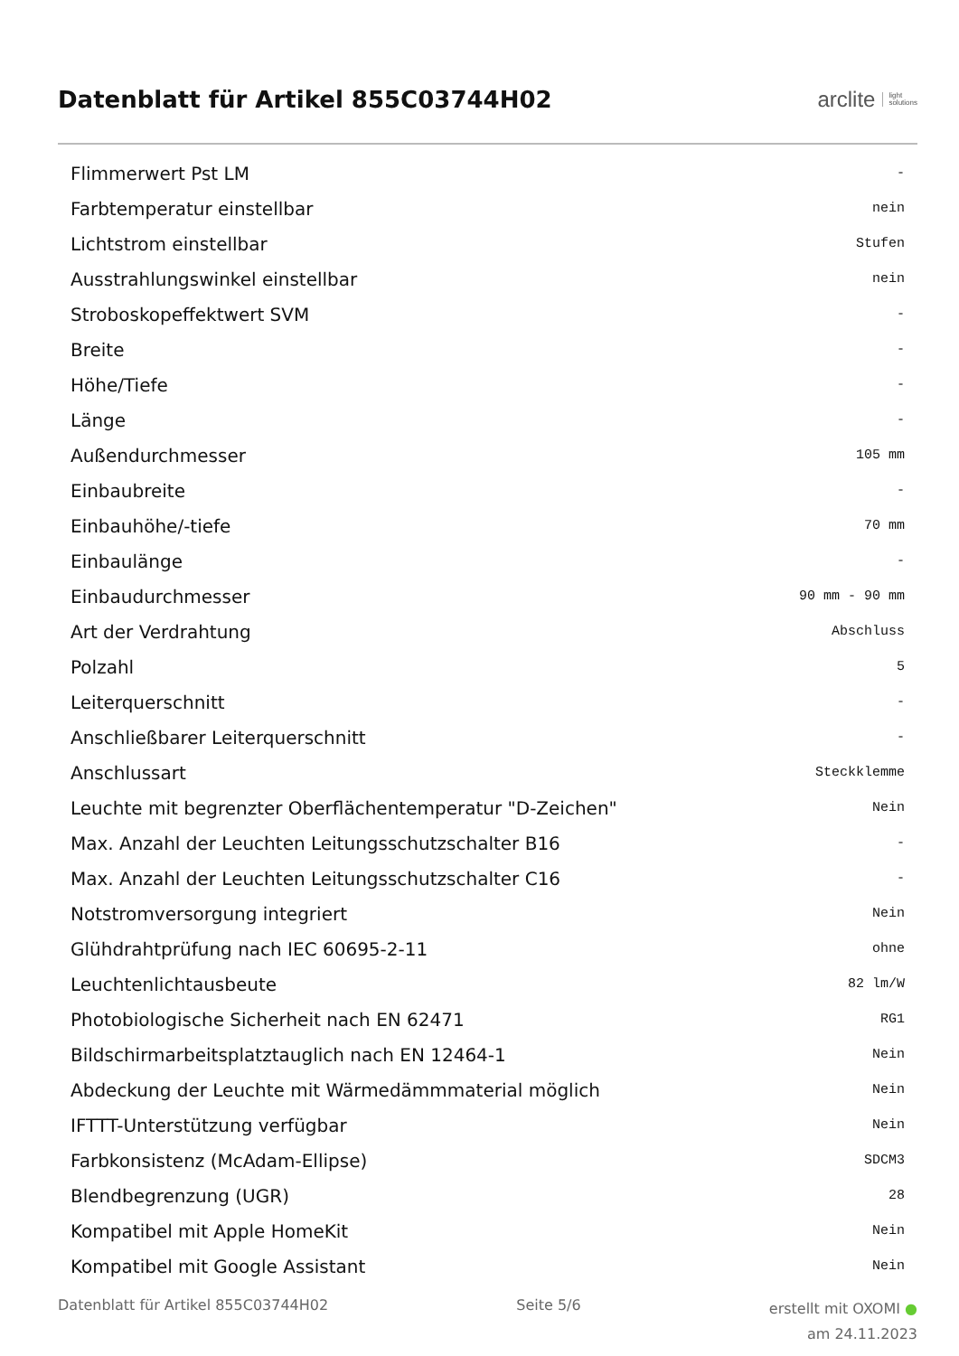Datenblatt für Artikel 855C03744H02
arclite light
solutions
| Flimmerwert Pst LM | - |
| Farbtemperatur einstellbar | nein |
| Lichtstrom einstellbar | Stufen |
| Ausstrahlungswinkel einstellbar | nein |
| Stroboskopeffektwert SVM | - |
| Breite | - |
| Höhe/Tiefe | - |
| Länge | - |
| Außendurchmesser | 105 mm |
| Einbaubreite | - |
| Einbauhöhe/-tiefe | 70 mm |
| Einbaulänge | - |
| Einbaudurchmesser | 90 mm - 90 mm |
| Art der Verdrahtung | Abschluss |
| Polzahl | 5 |
| Leiterquerschnitt | - |
| Anschließbarer Leiterquerschnitt | - |
| Anschlussart | Steckklemme |
| Leuchte mit begrenzter Oberflächentemperatur "D-Zeichen" | Nein |
| Max. Anzahl der Leuchten Leitungsschutzschalter B16 | - |
| Max. Anzahl der Leuchten Leitungsschutzschalter C16 | - |
| Notstromversorgung integriert | Nein |
| Glühdrahtprüfung nach IEC 60695-2-11 | ohne |
| Leuchtenlichtausbeute | 82 lm/W |
| Photobiologische Sicherheit nach EN 62471 | RG1 |
| Bildschirmarbeitsplatztauglich nach EN 12464-1 | Nein |
| Abdeckung der Leuchte mit Wärmedämmmaterial möglich | Nein |
| IFTTT-Unterstützung verfügbar | Nein |
| Farbkonsistenz (McAdam-Ellipse) | SDCM3 |
| Blendbegrenzung (UGR) | 28 |
| Kompatibel mit Apple HomeKit | Nein |
| Kompatibel mit Google Assistant | Nein |
Datenblatt für Artikel 855C03744H02 Seite 5/6 erstellt mit OXOMI ●
am 24.11.2023